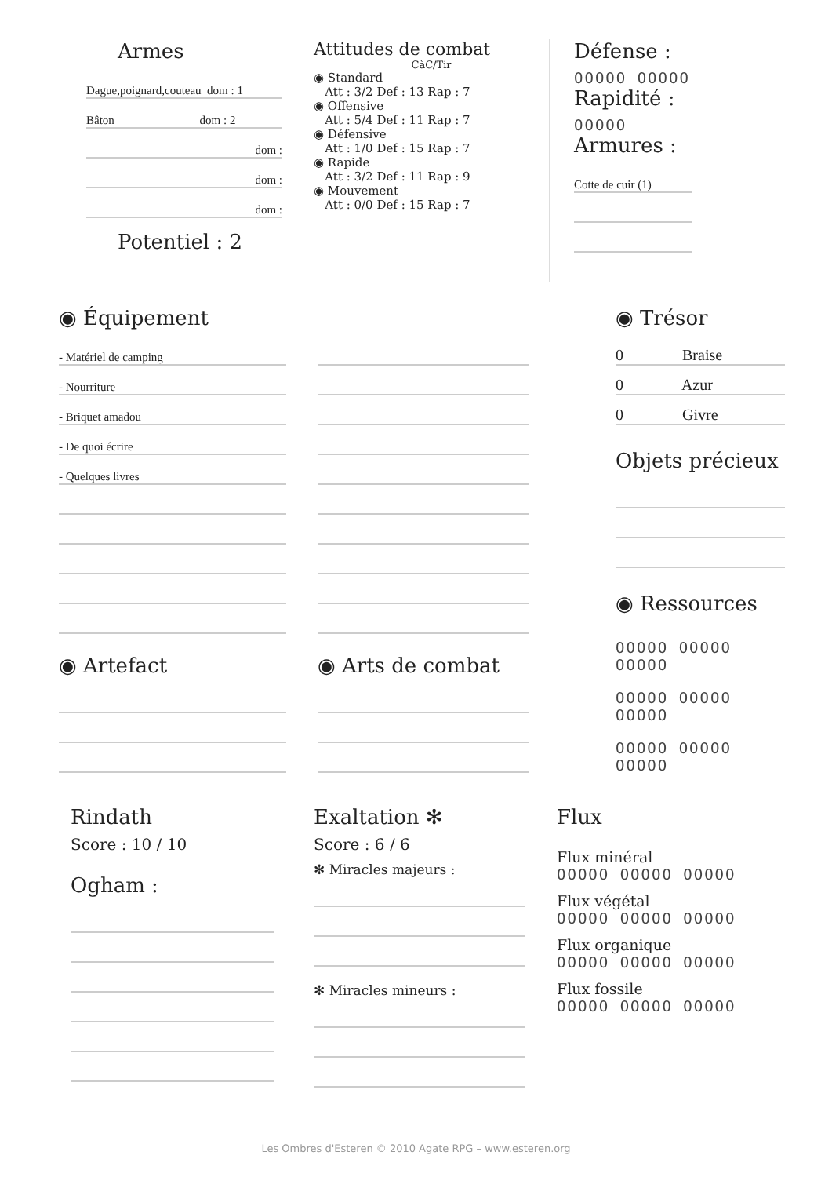Armes
Dague,poignard,couteau dom : 1
Bâton dom : 2
dom :
dom :
dom :
Potentiel : 2
Attitudes de combat
CàC/Tir
◉ Standard
Att : 3/2 Def : 13 Rap : 7
◉ Offensive
Att : 5/4 Def : 11 Rap : 7
◉ Défensive
Att : 1/0 Def : 15 Rap : 7
◉ Rapide
Att : 3/2 Def : 11 Rap : 9
◉ Mouvement
Att : 0/0 Def : 15 Rap : 7
Défense :
OOOOO OOOOO
Rapidité :
OOOOO
Armures :
Cotte de cuir (1)
◉ Équipement
- Matériel de camping
- Nourriture
- Briquet amadou
- De quoi écrire
- Quelques livres
◉ Artefact ◉ Arts de combat
◉ Trésor
0 Braise
0 Azur
0 Givre
Objets précieux
◉ Ressources
OOOOO OOOOO OOOOO
OOOOO OOOOO OOOOO
OOOOO OOOOO OOOOO
Rindath
Score : 10 / 10
Ogham :
Exaltation ✻
Score : 6 / 6
✻ Miracles majeurs :
✻ Miracles mineurs :
Flux
Flux minéral
OOOOO OOOOO OOOOO
Flux végétal
OOOOO OOOOO OOOOO
Flux organique
OOOOO OOOOO OOOOO
Flux fossile
OOOOO OOOOO OOOOO
Les Ombres d'Esteren © 2010 Agate RPG – www.esteren.org